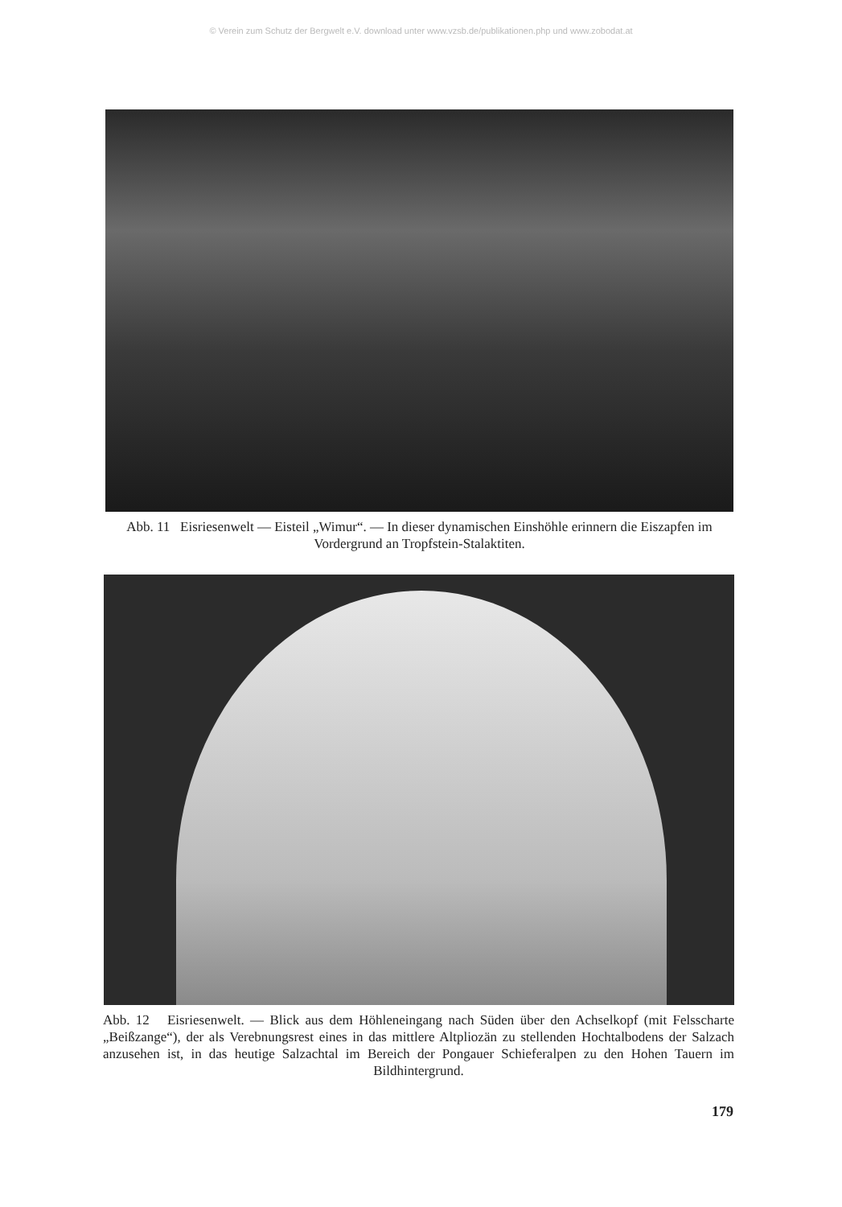© Verein zum Schutz der Bergwelt e.V. download unter www.vzsb.de/publikationen.php und www.zobodat.at
Abb. 11 Eisriesenwelt — Eisteil „Wimur“. — In dieser dynamischen Einshöhle erinnern die Eiszapfen im Vordergrund an Tropfstein-Stalaktiten.
Abb. 12 Eisriesenwelt. — Blick aus dem Höhleneingang nach Süden über den Achselkopf (mit Felsscharte „Beißzange“), der als Verebnungsrest eines in das mittlere Altpliozän zu stellenden Hochtalbodens der Salzach anzusehen ist, in das heutige Salzachtal im Bereich der Pongauer Schieferalpen zu den Hohen Tauern im Bildhintergrund.
179